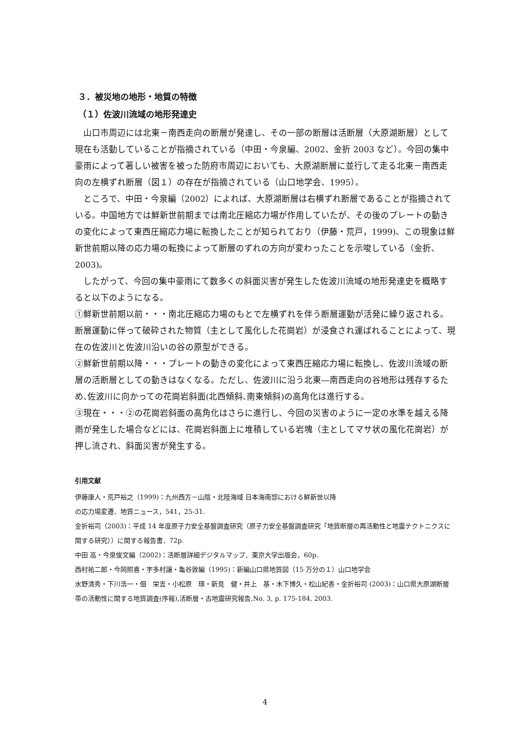３．被災地の地形・地質の特徴
（１）佐波川流域の地形発達史
山口市周辺には北東－南西走向の断層が発達し、その一部の断層は活断層（大原湖断層）として現在も活動していることが指摘されている（中田・今泉編、2002、金折 2003 など）。今回の集中豪雨によって著しい被害を被った防府市周辺においても、大原湖断層に並行して走る北東－南西走向の左横ずれ断層（図１）の存在が指摘されている（山口地学会、1995）。
ところで、中田・今泉編（2002）によれば、大原湖断層は右横ずれ断層であることが指摘されている。中国地方では鮮新世前期までは南北圧縮応力場が作用していたが、その後のプレートの動きの変化によって東西圧縮応力場に転換したことが知られており（伊藤・荒戸，1999)、この現象は鮮新世前期以降の応力場の転換によって断層のずれの方向が変わったことを示唆している（金折、2003)。
したがって、今回の集中豪雨にて数多くの斜面災害が発生した佐波川流域の地形発達史を概略すると以下のようになる。
①鮮新世前期以前・・・南北圧縮応力場のもとで左横ずれを伴う断層運動が活発に繰り返される。断層運動に伴って破砕された物質（主として風化した花崗岩）が浸食され運ばれることによって、現在の佐波川と佐波川沿いの谷の原型ができる。
②鮮新世前期以降・・・プレートの動きの変化によって東西圧縮応力場に転換し、佐波川流域の断層の活断層としての動きはなくなる。ただし、佐波川に沿う北東―南西走向の谷地形は残存するため､佐波川に向かっての花崗岩斜面(北西傾斜､南東傾斜)の高角化は進行する。
③現在・・・②の花崗岩斜面の高角化はさらに進行し、今回の災害のように一定の水準を越える降雨が発生した場合などには、花崗岩斜面上に堆積している岩塊（主としてマサ状の風化花崗岩）が押し流され、斜面災害が発生する。
引用文献
伊藤康人・荒戸裕之（1999)：九州西方－山陰・北陸海域 日本海南部における鮮新世以降
の応力場変遷．地質ニュース，541，25-31.
金折裕司（2003)：平成 14 年度原子力安全基盤調査研究（原子力安全基盤調査研究「地質断層の再活動性と地震テクトニクスに関する研究））に関する報告書．72p.
中田 高・今泉俊文編（2002)：活断層詳細デジタルマップ．東京大学出版会，60p.
西村祐二郎・今岡照喜・宇多村譲・亀谷敦編（1995)：新編山口県地質図（15 万分の１）山口地学会
水野清秀・下川浩一・佃　栄吉・小松原　琢・新見　健・井上　基・木下博久・松山紀香・金折裕司 (2003)：山口県大原湖断層帯の活動性に関する地質調査(序報),活断層・古地震研究報告,No. 3, p. 175-184, 2003.
4